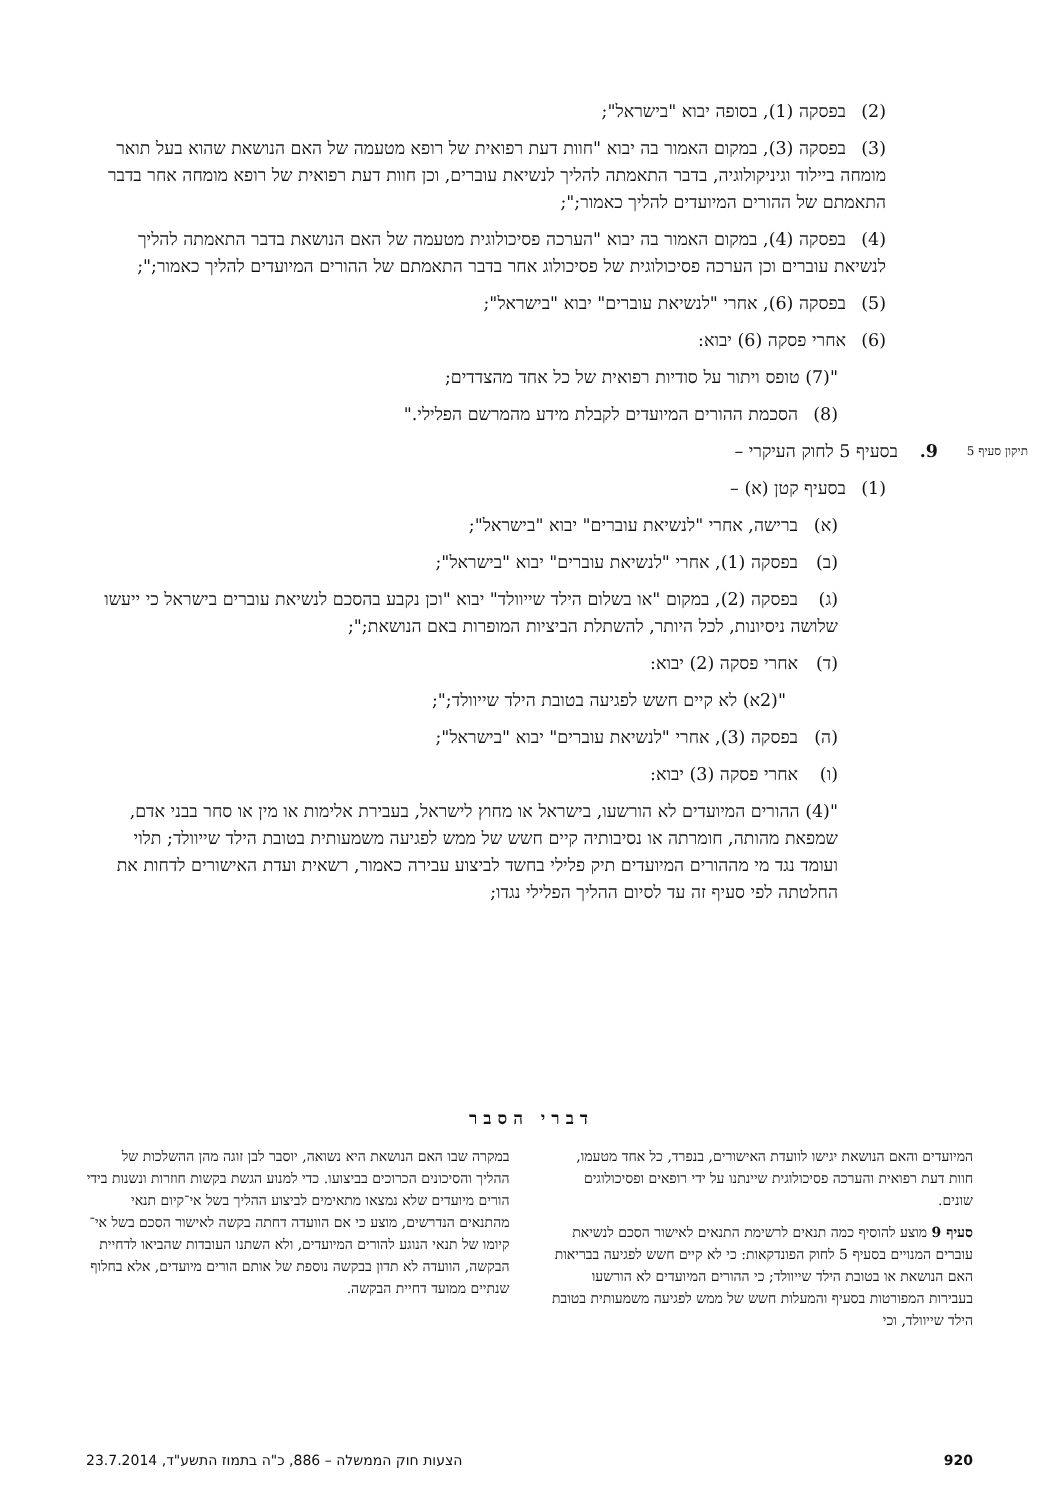(2) בפסקה (1), בסופה יבוא "בישראל";
(3) בפסקה (3), במקום האמור בה יבוא "חוות דעת רפואית של רופא מטעמה של האם הנושאת שהוא בעל תואר מומחה ביילוד וגיניקולוגיה, בדבר התאמתה להליך לנשיאת עוברים, וכן חוות דעת רפואית של רופא מומחה אחר בדבר התאמתם של ההורים המיועדים להליך כאמור;";
(4) בפסקה (4), במקום האמור בה יבוא "הערכה פסיכולוגית מטעמה של האם הנושאת בדבר התאמתה להליך לנשיאת עוברים וכן הערכה פסיכולוגית של פסיכולוג אחר בדבר התאמתם של ההורים המיועדים להליך כאמור;";
(5) בפסקה (6), אחרי "לנשיאת עוברים" יבוא "בישראל";
(6) אחרי פסקה (6) יבוא:
"(7) טופס ויתור על סודיות רפואית של כל אחד מהצדדים;
(8) הסכמת ההורים המיועדים לקבלת מידע מהמרשם הפלילי."
תיקון סעיף 5 9. בסעיף 5 לחוק העיקרי –
(1) בסעיף קטן (א) –
(א) ברישה, אחרי "לנשיאת עוברים" יבוא "בישראל";
(ב) בפסקה (1), אחרי "לנשיאת עוברים" יבוא "בישראל";
(ג) בפסקה (2), במקום "או בשלום הילד שייוולד" יבוא "וכן נקבע בהסכם לנשיאת עוברים בישראל כי ייעשו שלושה ניסיונות, לכל היותר, להשתלת הביציות המופרות באם הנושאת;";
(ד) אחרי פסקה (2) יבוא:
"(2א) לא קיים חשש לפגיעה בטובת הילד שייוולד;";
(ה) בפסקה (3), אחרי "לנשיאת עוברים" יבוא "בישראל";
(ו) אחרי פסקה (3) יבוא:
"(4) ההורים המיועדים לא הורשעו, בישראל או מחוץ לישראל, בעבירת אלימות או מין או סחר בבני אדם, שמפאת מהותה, חומרתה או נסיבותיה קיים חשש של ממש לפגיעה משמעותית בטובת הילד שייוולד; תלוי ועומד נגד מי מההורים המיועדים תיק פלילי בחשד לביצוע עבירה כאמור, רשאית ועדת האישורים לדחות את החלטתה לפי סעיף זה עד לסיום ההליך הפלילי נגדו;
דברי הסבר
המיועדים והאם הנושאת יגישו לוועדת האישורים, בנפרד, כל אחד מטעמו, חוות דעת רפואית והערכה פסיכולוגית שיינתנו על ידי רופאים ופסיכולוגים שונים.
סעיף 9 מוצע להוסיף כמה תנאים לרשימת התנאים לאישור הסכם לנשיאת עוברים המנויים בסעיף 5 לחוק הפונדקאות: כי לא קיים חשש לפגיעה בבריאות האם הנושאת או בטובת הילד שייוולד; כי ההורים המיועדים לא הורשעו בעבירות המפורטות בסעיף והמעלות חשש של ממש לפגיעה משמעותית בטובת הילד שייוולד, וכי
במקרה שבו האם הנושאת היא נשואה, יוסבר לבן זוגה מהן ההשלכות של ההליך והסיכונים הכרוכים בביצועו. כדי למנוע הגשת בקשות חוזרות ונשנות בידי הורים מיועדים שלא נמצאו מתאימים לביצוע ההליך בשל אי־קיום תנאי מהתנאים הנדרשים, מוצע כי אם הוועדה דחתה בקשה לאישור הסכם בשל אי־קיומו של תנאי הנוגע להורים המיועדים, ולא השתנו העובדות שהביאו לדחיית הבקשה, הוועדה לא תדון בבקשה נוספת של אותם הורים מיועדים, אלא בחלוף שנתיים ממועד דחיית הבקשה.
920 הצעות חוק הממשלה – 886, כ"ה בתמוז התשע"ד, 23.7.2014